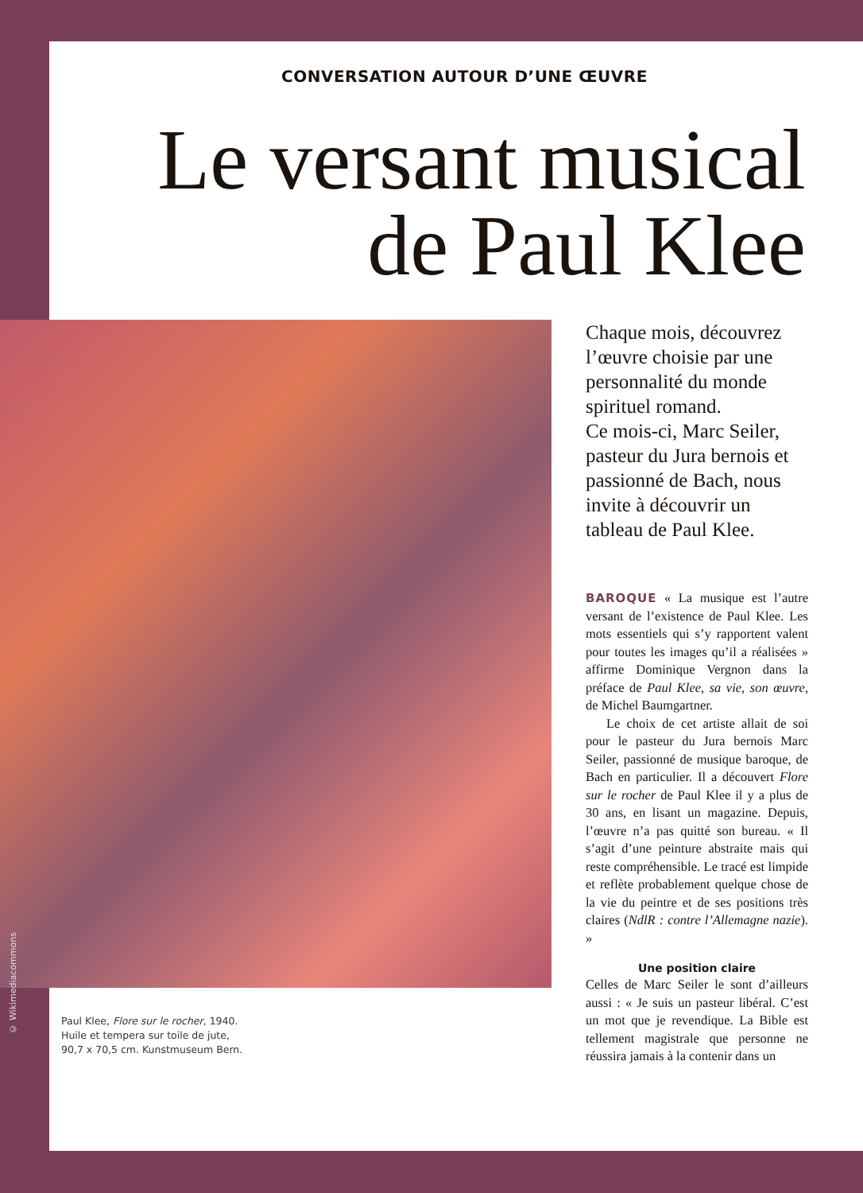CONVERSATION AUTOUR D’UNE ŒUVRE
Le versant musical
de Paul Klee
© Wikimediacommons
Paul Klee, Flore sur le rocher, 1940.
Huile et tempera sur toile de jute,
90,7 x 70,5 cm. Kunstmuseum Bern.
Chaque mois, découvrez l’œuvre choisie par une personnalité du monde spirituel romand.
Ce mois-ci, Marc Seiler, pasteur du Jura bernois et passionné de Bach, nous invite à découvrir un tableau de Paul Klee.
BAROQUE « La musique est l’autre versant de l’existence de Paul Klee. Les mots essentiels qui s’y rapportent valent pour toutes les images qu’il a réalisées » affirme Dominique Vergnon dans la préface de Paul Klee, sa vie, son œuvre, de Michel Baumgartner.
Le choix de cet artiste allait de soi pour le pasteur du Jura bernois Marc Seiler, passionné de musique baroque, de Bach en particulier. Il a découvert Flore sur le rocher de Paul Klee il y a plus de 30 ans, en lisant un magazine. Depuis, l’œuvre n’a pas quitté son bureau. « Il s’agit d’une peinture abstraite mais qui reste compréhensible. Le tracé est limpide et reflète probablement quelque chose de la vie du peintre et de ses positions très claires (NdlR : contre l’Allemagne nazie). »
Une position claire
Celles de Marc Seiler le sont d’ailleurs aussi : « Je suis un pasteur libéral. C’est un mot que je revendique. La Bible est tellement magistrale que personne ne réussira jamais à la contenir dans un